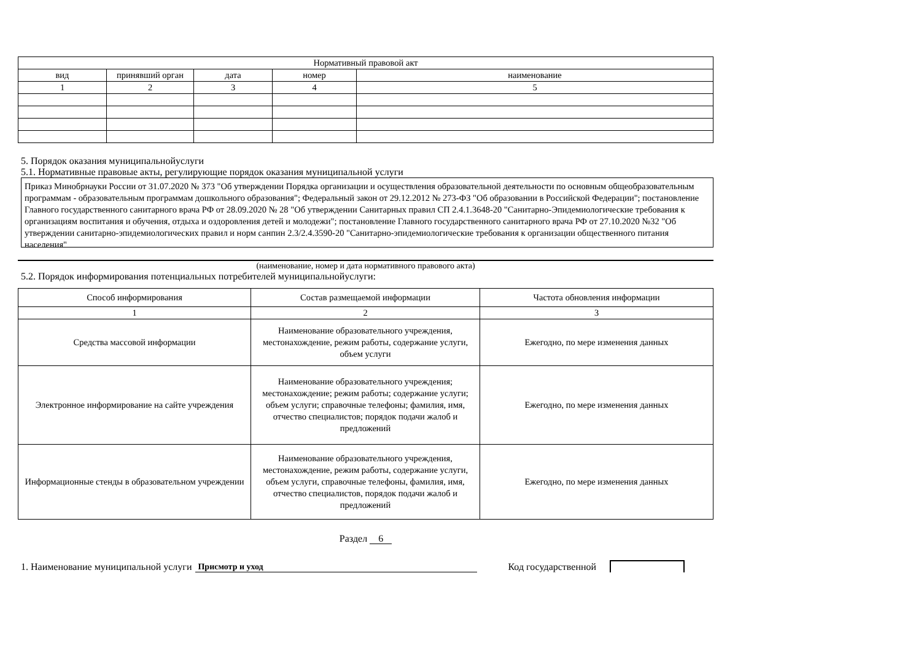| Нормативный правовой акт | | | | |
| --- | --- | --- | --- | --- |
| вид | принявший орган | дата | номер | наименование |
| 1 | 2 | 3 | 4 | 5 |
5. Порядок оказания муниципальнойуслуги
5.1. Нормативные правовые акты, регулирующие порядок оказания муниципальной услуги
Приказ Минобрнауки России от 31.07.2020 № 373 "Об утверждении Порядка организации и осуществления образовательной деятельности по основным общеобразовательным программам - образовательным программам дошкольного образования"; Федеральный закон от 29.12.2012 № 273-ФЗ "Об образовании в Российской Федерации"; постановление Главного государственного санитарного врача РФ от 28.09.2020 № 28 "Об утверждении Санитарных правил СП 2.4.1.3648-20 "Санитарно-Эпидемиологические требования к организациям воспитания и обучения, отдыха и оздоровления детей и молодежи"; постановление Главного государственного санитарного врача РФ от 27.10.2020 №32 "Об утверждении санитарно-эпидемиологических правил и норм санпин 2.3/2.4.3590-20 "Санитарно-эпидемиологические требования к организации общественного питания населения"
(наименование, номер и дата нормативного правового акта)
5.2. Порядок информирования потенциальных потребителей муниципальнойуслуги:
| Способ информирования | Состав размещаемой информации | Частота обновления информации |
| --- | --- | --- |
| 1 | 2 | 3 |
| Средства массовой информации | Наименование образовательного учреждения, местонахождение, режим работы, содержание услуги, объем услуги | Ежегодно, по мере изменения данных |
| Электронное информирование на сайте учреждения | Наименование образовательного учреждения; местонахождение; режим работы; содержание услуги; объем услуги; справочные телефоны; фамилия, имя, отчество специалистов; порядок подачи жалоб и предложений | Ежегодно, по мере изменения данных |
| Информационные стенды в образовательном учреждении | Наименование образовательного учреждения, местонахождение, режим работы, содержание услуги, объем услуги, справочные телефоны, фамилия, имя, отчество специалистов, порядок подачи жалоб и предложений | Ежегодно, по мере изменения данных |
Раздел 6
1. Наименование муниципальной услуги Присмотр и уход Код государственной